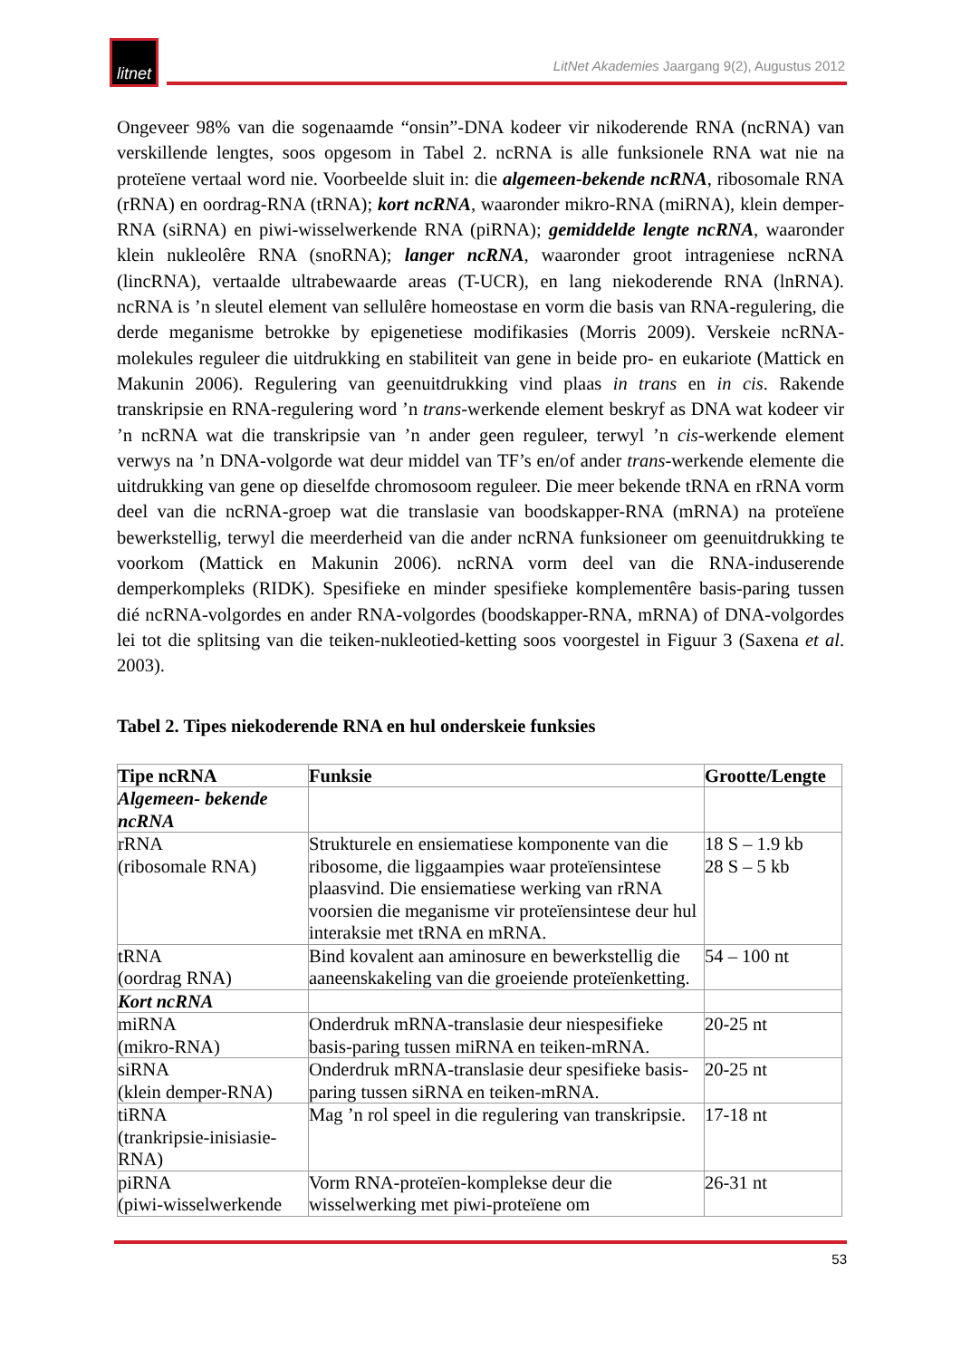litnet
LitNet Akademies Jaargang 9(2), Augustus 2012
Ongeveer 98% van die sogenaamde “onsin”-DNA kodeer vir nikoderende RNA (ncRNA) van verskillende lengtes, soos opgesom in Tabel 2. ncRNA is alle funksionele RNA wat nie na proteïene vertaal word nie. Voorbeelde sluit in: die algemeen-bekende ncRNA, ribosomale RNA (rRNA) en oordrag-RNA (tRNA); kort ncRNA, waaronder mikro-RNA (miRNA), klein demper-RNA (siRNA) en piwi-wisselwerkende RNA (piRNA); gemiddelde lengte ncRNA, waaronder klein nukleolêre RNA (snoRNA); langer ncRNA, waaronder groot intrageniese ncRNA (lincRNA), vertaalde ultrabewaarde areas (T-UCR), en lang niekoderende RNA (lnRNA). ncRNA is ’n sleutel element van sellulêre homeostase en vorm die basis van RNA-regulering, die derde meganisme betrokke by epigenetiese modifikasies (Morris 2009). Verskeie ncRNA-molekules reguleer die uitdrukking en stabiliteit van gene in beide pro- en eukariote (Mattick en Makunin 2006). Regulering van geenuitdrukking vind plaas in trans en in cis. Rakende transkripsie en RNA-regulering word ’n trans-werkende element beskryf as DNA wat kodeer vir ’n ncRNA wat die transkripsie van ’n ander geen reguleer, terwyl ’n cis-werkende element verwys na ’n DNA-volgorde wat deur middel van TF’s en/of ander trans-werkende elemente die uitdrukking van gene op dieselfde chromosoom reguleer. Die meer bekende tRNA en rRNA vorm deel van die ncRNA-groep wat die translasie van boodskapper-RNA (mRNA) na proteïene bewerkstellig, terwyl die meerderheid van die ander ncRNA funksioneer om geenuitdrukking te voorkom (Mattick en Makunin 2006). ncRNA vorm deel van die RNA-induserende demperkompleks (RIDK). Spesifieke en minder spesifieke komplementêre basis-paring tussen dié ncRNA-volgordes en ander RNA-volgordes (boodskapper-RNA, mRNA) of DNA-volgordes lei tot die splitsing van die teiken-nukleotied-ketting soos voorgestel in Figuur 3 (Saxena et al. 2003).
Tabel 2. Tipes niekoderende RNA en hul onderskeie funksies
| Tipe ncRNA | Funksie | Grootte/Lengte |
| --- | --- | --- |
| Algemeen- bekende ncRNA | | |
| rRNA (ribosomale RNA) | Strukturele en ensiematiese komponente van die ribosome, die liggaampies waar proteïensintese plaasvind. Die ensiematiese werking van rRNA voorsien die meganisme vir proteïensintese deur hul interaksie met tRNA en mRNA. | 18 S – 1.9 kb 28 S – 5 kb |
| tRNA (oordrag RNA) | Bind kovalent aan aminosure en bewerkstellig die aaneenskakeling van die groeiende proteïenketting. | 54 – 100 nt |
| Kort ncRNA | | |
| miRNA (mikro-RNA) | Onderdruk mRNA-translasie deur niespesifieke basis-paring tussen miRNA en teiken-mRNA. | 20-25 nt |
| siRNA (klein demper-RNA) | Onderdruk mRNA-translasie deur spesifieke basis-paring tussen siRNA en teiken-mRNA. | 20-25 nt |
| tiRNA (trankripsie-inisiasie-RNA) | Mag ’n rol speel in die regulering van transkripsie. | 17-18 nt |
| piRNA (piwi-wisselwerkende | Vorm RNA-proteïen-komplekse deur die wisselwerking met piwi-proteïene om | 26-31 nt |
53